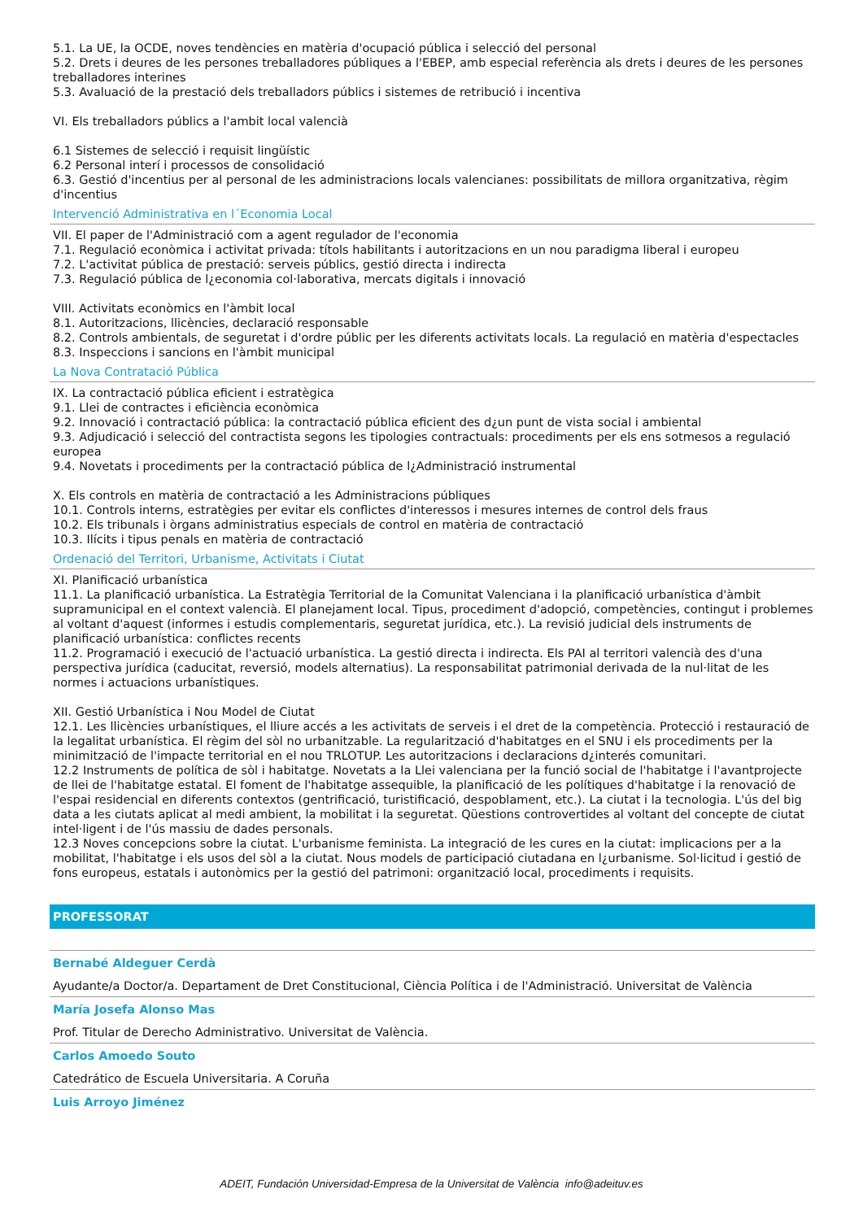5.1. La UE, la OCDE, noves tendències en matèria d'ocupació pública i selecció del personal
5.2. Drets i deures de les persones treballadores públiques a l'EBEP, amb especial referència als drets i deures de les persones treballadores interines
5.3. Avaluació de la prestació dels treballadors públics i sistemes de retribució i incentiva
VI. Els treballadors públics a l'ambit local valencià
6.1 Sistemes de selecció i requisit lingüístic
6.2 Personal interí i processos de consolidació
6.3. Gestió d'incentius per al personal de les administracions locals valencianes: possibilitats de millora organitzativa, règim d'incentius
Intervenció Administrativa en l´Economia Local
VII. El paper de l'Administració com a agent regulador de l'economia
7.1. Regulació econòmica i activitat privada: títols habilitants i autoritzacions en un nou paradigma liberal i europeu
7.2. L'activitat pública de prestació: serveis públics, gestió directa i indirecta
7.3. Regulació pública de l¿economia col·laborativa, mercats digitals i innovació
VIII. Activitats econòmics en l'àmbit local
8.1. Autoritzacions, llicències, declaració responsable
8.2. Controls ambientals, de seguretat i d'ordre públic per les diferents activitats locals. La regulació en matèria d'espectacles
8.3. Inspeccions i sancions en l'àmbit municipal
La Nova Contratació Pública
IX. La contractació pública eficient i estratègica
9.1. Llei de contractes i eficiència econòmica
9.2. Innovació i contractació pública: la contractació pública eficient des d¿un punt de vista social i ambiental
9.3. Adjudicació i selecció del contractista segons les tipologies contractuals: procediments per els ens sotmesos a regulació europea
9.4. Novetats i procediments per la contractació pública de l¿Administració instrumental
X. Els controls en matèria de contractació a les Administracions públiques
10.1. Controls interns, estratègies per evitar els conflictes d'interessos i mesures internes de control dels fraus
10.2. Els tribunals i òrgans administratius especials de control en matèria de contractació
10.3. Ilícits i tipus penals en matèria de contractació
Ordenació del Territori, Urbanisme, Activitats i Ciutat
XI. Planificació urbanística
11.1. La planificació urbanística. La Estratègia Territorial de la Comunitat Valenciana i la planificació urbanística d'àmbit supramunicipal en el context valencià. El planejament local. Tipus, procediment d'adopció, competències, contingut i problemes al voltant d'aquest (informes i estudis complementaris, seguretat jurídica, etc.). La revisió judicial dels instruments de planificació urbanística: conflictes recents
11.2. Programació i execució de l'actuació urbanística. La gestió directa i indirecta. Els PAI al territori valencià des d'una perspectiva jurídica (caducitat, reversió, models alternatius). La responsabilitat patrimonial derivada de la nul·litat de les normes i actuacions urbanístiques.
XII. Gestió Urbanística i Nou Model de Ciutat
12.1. Les llicències urbanístiques, el lliure accés a les activitats de serveis i el dret de la competència. Protecció i restauració de la legalitat urbanística. El règim del sòl no urbanitzable. La regularització d'habitatges en el SNU i els procediments per la minimització de l'impacte territorial en el nou TRLOTUP. Les autoritzacions i declaracions d¿interés comunitari.
12.2 Instruments de política de sòl i habitatge. Novetats a la Llei valenciana per la funció social de l'habitatge i l'avantprojecte de llei de l'habitatge estatal. El foment de l'habitatge assequible, la planificació de les polítiques d'habitatge i la renovació de l'espai residencial en diferents contextos (gentrificació, turistificació, despoblament, etc.). La ciutat i la tecnologia. L'ús del big data a les ciutats aplicat al medi ambient, la mobilitat i la seguretat. Qüestions controvertides al voltant del concepte de ciutat intel·ligent i de l'ús massiu de dades personals.
12.3 Noves concepcions sobre la ciutat. L'urbanisme feminista. La integració de les cures en la ciutat: implicacions per a la mobilitat, l'habitatge i els usos del sòl a la ciutat. Nous models de participació ciutadana en l¿urbanisme. Sol·licitud i gestió de fons europeus, estatals i autonòmics per la gestió del patrimoni: organització local, procediments i requisits.
PROFESSORAT
Bernabé Aldeguer Cerdà
Ayudante/a Doctor/a. Departament de Dret Constitucional, Ciència Política i de l'Administració. Universitat de València
María Josefa Alonso Mas
Prof. Titular de Derecho Administrativo. Universitat de València.
Carlos Amoedo Souto
Catedrático de Escuela Universitaria. A Coruña
Luis Arroyo Jiménez
ADEIT, Fundación Universidad-Empresa de la Universitat de València info@adeituv.es